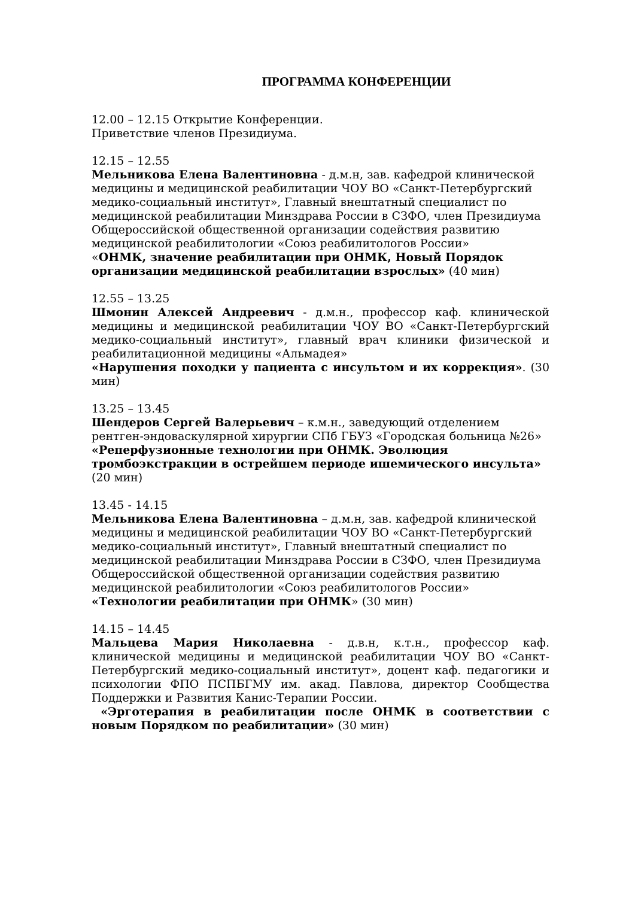ПРОГРАММА КОНФЕРЕНЦИИ
12.00 – 12.15 Открытие Конференции.
Приветствие членов Президиума.
12.15 – 12.55
Мельникова Елена Валентиновна - д.м.н, зав. кафедрой клинической медицины и медицинской реабилитации ЧОУ ВО «Санкт-Петербургский медико-социальный институт», Главный внештатный специалист по медицинской реабилитации Минздрава России в СЗФО, член Президиума Общероссийской общественной организации содействия развитию медицинской реабилитологии «Союз реабилитологов России»
«ОНМК, значение реабилитации при ОНМК, Новый Порядок организации медицинской реабилитации взрослых» (40 мин)
12.55 – 13.25
Шмонин Алексей Андреевич - д.м.н., профессор каф. клинической медицины и медицинской реабилитации ЧОУ ВО «Санкт-Петербургский медико-социальный институт», главный врач клиники физической и реабилитационной медицины «Альмадея»
«Нарушения походки у пациента с инсультом и их коррекция». (30 мин)
13.25 – 13.45
Шендеров Сергей Валерьевич – к.м.н., заведующий отделением рентген-эндоваскулярной хирургии СПб ГБУЗ «Городская больница №26»
«Реперфузионные технологии при ОНМК. Эволюция тромбоэкстракции в острейшем периоде ишемического инсульта» (20 мин)
13.45 - 14.15
Мельникова Елена Валентиновна – д.м.н, зав. кафедрой клинической медицины и медицинской реабилитации ЧОУ ВО «Санкт-Петербургский медико-социальный институт», Главный внештатный специалист по медицинской реабилитации Минздрава России в СЗФО, член Президиума Общероссийской общественной организации содействия развитию медицинской реабилитологии «Союз реабилитологов России»
«Технологии реабилитации при ОНМК» (30 мин)
14.15 – 14.45
Мальцева Мария Николаевна - д.в.н, к.т.н., профессор каф. клинической медицины и медицинской реабилитации ЧОУ ВО «Санкт-Петербургский медико-социальный институт», доцент каф. педагогики и психологии ФПО ПСПБГМУ им. акад. Павлова, директор Сообщества Поддержки и Развития Канис-Терапии России.
«Эрготерапия в реабилитации после ОНМК в соответствии с новым Порядком по реабилитации» (30 мин)